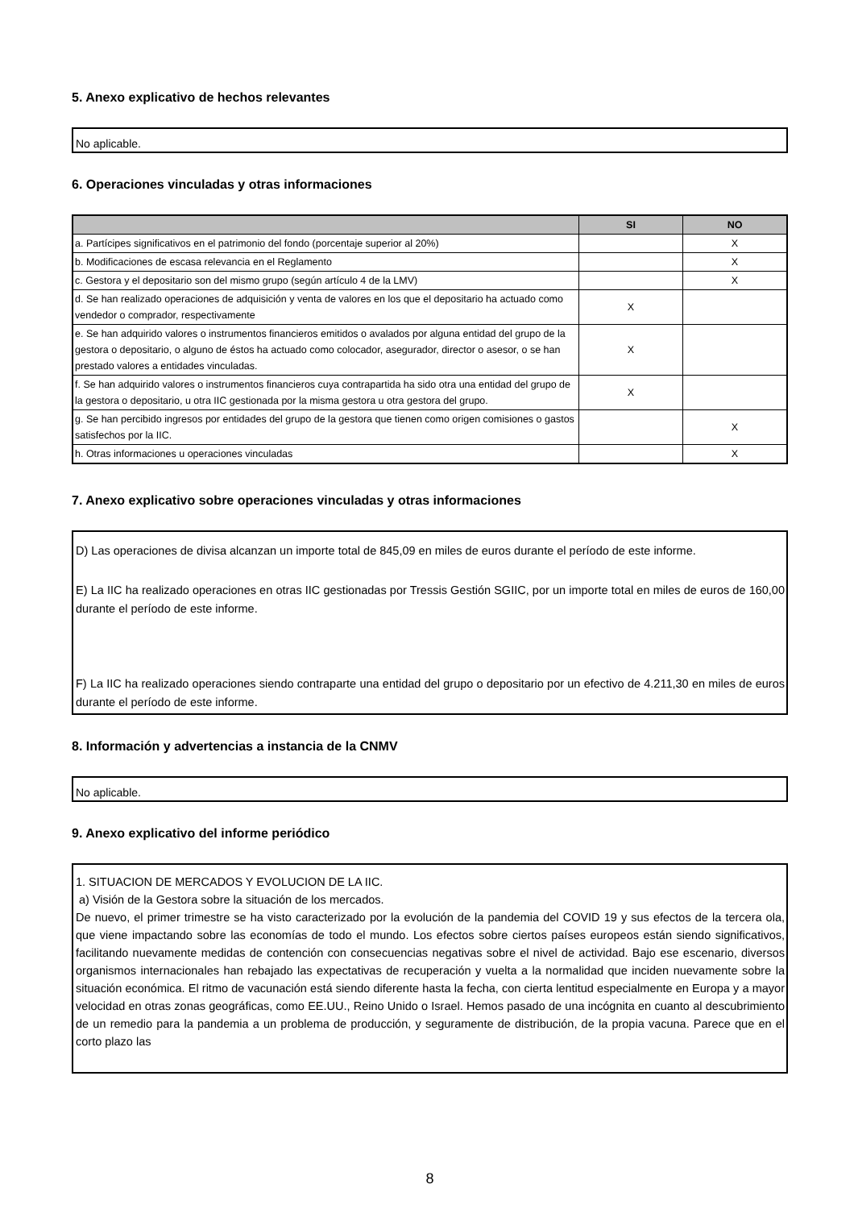5. Anexo explicativo de hechos relevantes
No aplicable.
6. Operaciones vinculadas y otras informaciones
| | SI | NO |
| --- | --- | --- |
| a. Partícipes significativos en el patrimonio del fondo (porcentaje superior al 20%) | | X |
| b. Modificaciones de escasa relevancia en el Reglamento | | X |
| c. Gestora y el depositario son del mismo grupo (según artículo 4 de la LMV) | | X |
| d. Se han realizado operaciones de adquisición y venta de valores en los que el depositario ha actuado como vendedor o comprador, respectivamente | X | |
| e. Se han adquirido valores o instrumentos financieros emitidos o avalados por alguna entidad del grupo de la gestora o depositario, o alguno de éstos ha actuado como colocador, asegurador, director o asesor, o se han prestado valores a entidades vinculadas. | X | |
| f. Se han adquirido valores o instrumentos financieros cuya contrapartida ha sido otra una entidad del grupo de la gestora o depositario, u otra IIC gestionada por la misma gestora u otra gestora del grupo. | X | |
| g. Se han percibido ingresos por entidades del grupo de la gestora que tienen como origen comisiones o gastos satisfechos por la IIC. | | X |
| h. Otras informaciones u operaciones vinculadas | | X |
7. Anexo explicativo sobre operaciones vinculadas y otras informaciones
D) Las operaciones de divisa alcanzan un importe total de 845,09 en miles de euros durante el período de este informe.
E) La IIC ha realizado operaciones en otras IIC gestionadas por Tressis Gestión SGIIC, por un importe total en miles de euros de 160,00 durante el período de este informe.
F) La IIC ha realizado operaciones siendo contraparte una entidad del grupo o depositario por un efectivo de 4.211,30 en miles de euros durante el período de este informe.
8. Información y advertencias a instancia de la CNMV
No aplicable.
9. Anexo explicativo del informe periódico
1. SITUACION DE MERCADOS Y EVOLUCION DE LA IIC.
a) Visión de la Gestora sobre la situación de los mercados.
De nuevo, el primer trimestre se ha visto caracterizado por la evolución de la pandemia del COVID 19 y sus efectos de la tercera ola, que viene impactando sobre las economías de todo el mundo. Los efectos sobre ciertos países europeos están siendo significativos, facilitando nuevamente medidas de contención con consecuencias negativas sobre el nivel de actividad. Bajo ese escenario, diversos organismos internacionales han rebajado las expectativas de recuperación y vuelta a la normalidad que inciden nuevamente sobre la situación económica. El ritmo de vacunación está siendo diferente hasta la fecha, con cierta lentitud especialmente en Europa y a mayor velocidad en otras zonas geográficas, como EE.UU., Reino Unido o Israel. Hemos pasado de una incógnita en cuanto al descubrimiento de un remedio para la pandemia a un problema de producción, y seguramente de distribución, de la propia vacuna. Parece que en el corto plazo las
8